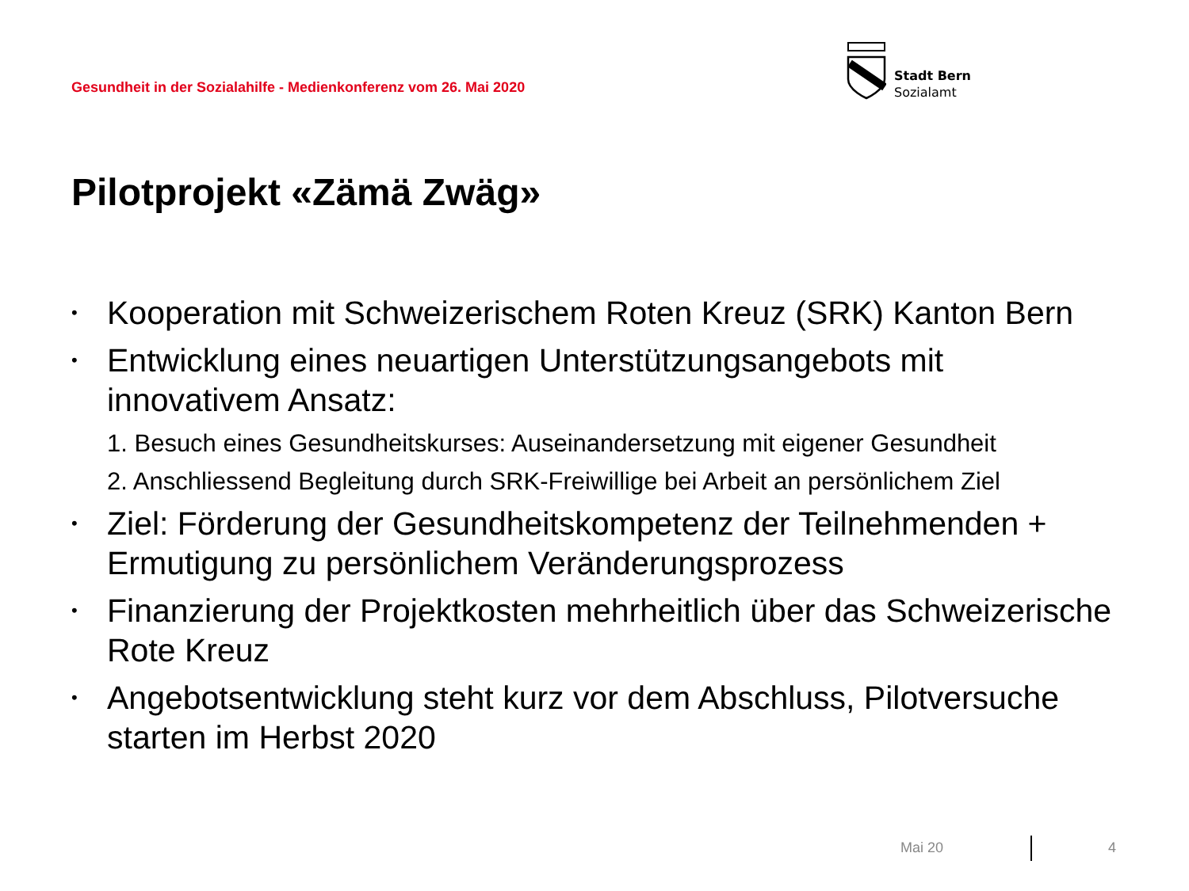Gesundheit in der Sozialahilfe - Medienkonferenz vom 26. Mai 2020
Stadt Bern
Sozialamt
Pilotprojekt «Zämä Zwäg»
Kooperation mit Schweizerischem Roten Kreuz (SRK) Kanton Bern
Entwicklung eines neuartigen Unterstützungsangebots mit innovativem Ansatz:
1. Besuch eines Gesundheitskurses: Auseinandersetzung mit eigener Gesundheit
2. Anschliessend Begleitung durch SRK-Freiwillige bei Arbeit an persönlichem Ziel
Ziel: Förderung der Gesundheitskompetenz der Teilnehmenden + Ermutigung zu persönlichem Veränderungsprozess
Finanzierung der Projektkosten mehrheitlich über das Schweizerische Rote Kreuz
Angebotsentwicklung steht kurz vor dem Abschluss, Pilotversuche starten im Herbst 2020
Mai 20 4